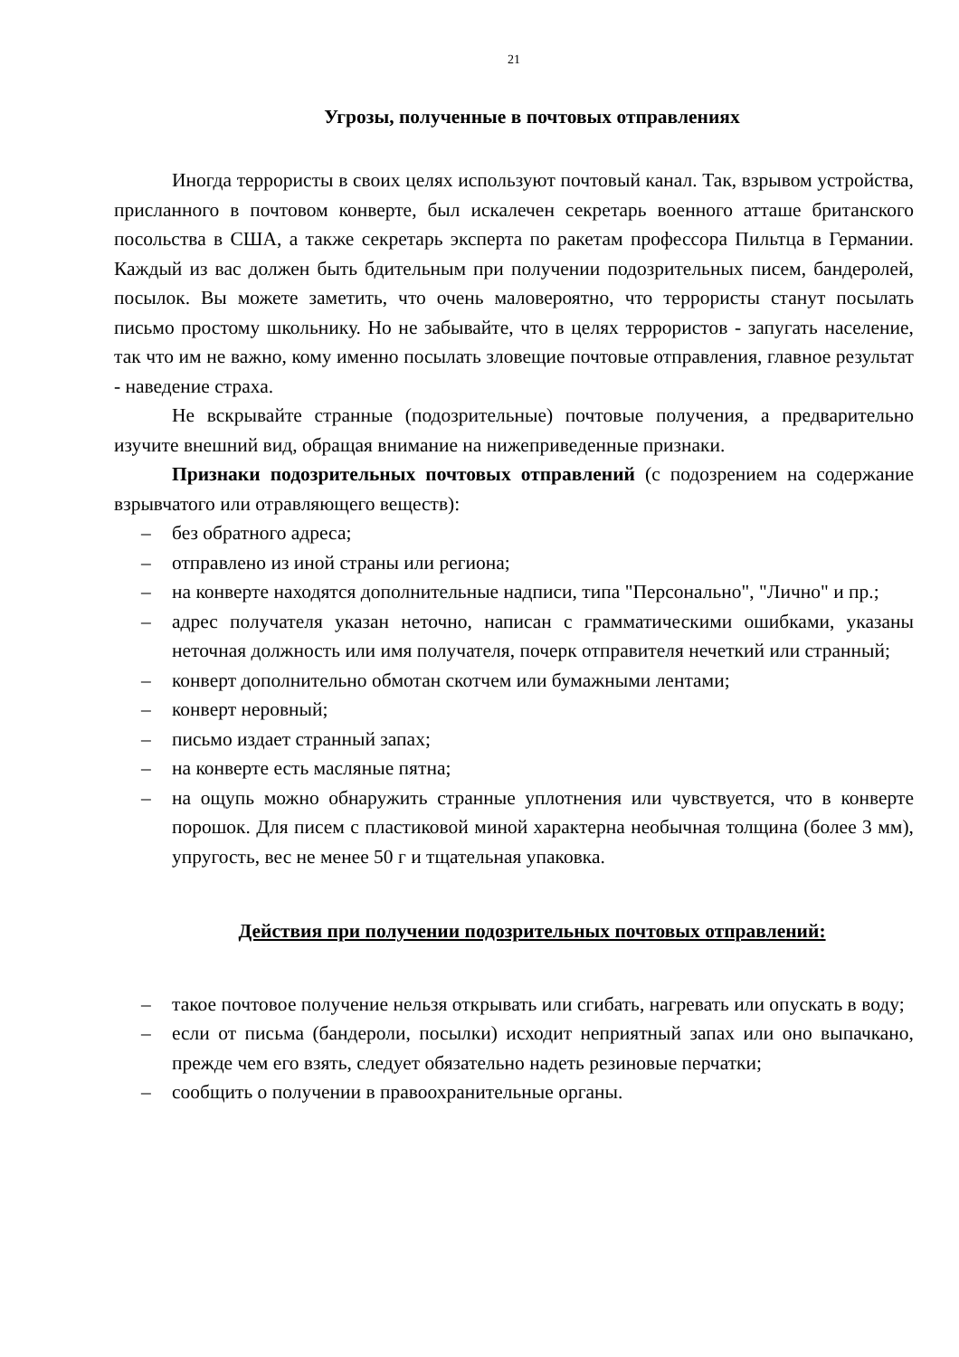21
Угрозы, полученные в почтовых отправлениях
Иногда террористы в своих целях используют почтовый канал. Так, взрывом устройства, присланного в почтовом конверте, был искалечен секретарь военного атташе британского посольства в США, а также секретарь эксперта по ракетам профессора Пильтца в Германии. Каждый из вас должен быть бдительным при получении подозрительных писем, бандеролей, посылок. Вы можете заметить, что очень маловероятно, что террористы станут посылать письмо простому школьнику. Но не забывайте, что в целях террористов - запугать население, так что им не важно, кому именно посылать зловещие почтовые отправления, главное результат - наведение страха.
Не вскрывайте странные (подозрительные) почтовые получения, а предварительно изучите внешний вид, обращая внимание на нижеприведенные признаки.
Признаки подозрительных почтовых отправлений (с подозрением на содержание взрывчатого или отравляющего веществ):
– без обратного адреса;
– отправлено из иной страны или региона;
– на конверте находятся дополнительные надписи, типа "Персонально", "Лично" и пр.;
– адрес получателя указан неточно, написан с грамматическими ошибками, указаны неточная должность или имя получателя, почерк отправителя нечеткий или странный;
– конверт дополнительно обмотан скотчем или бумажными лентами;
– конверт неровный;
– письмо издает странный запах;
– на конверте есть масляные пятна;
– на ощупь можно обнаружить странные уплотнения или чувствуется, что в конверте порошок. Для писем с пластиковой миной характерна необычная толщина (более 3 мм), упругость, вес не менее 50 г и тщательная упаковка.
Действия при получении подозрительных почтовых отправлений:
– такое почтовое получение нельзя открывать или сгибать, нагревать или опускать в воду;
– если от письма (бандероли, посылки) исходит неприятный запах или оно выпачкано, прежде чем его взять, следует обязательно надеть резиновые перчатки;
– сообщить о получении в правоохранительные органы.